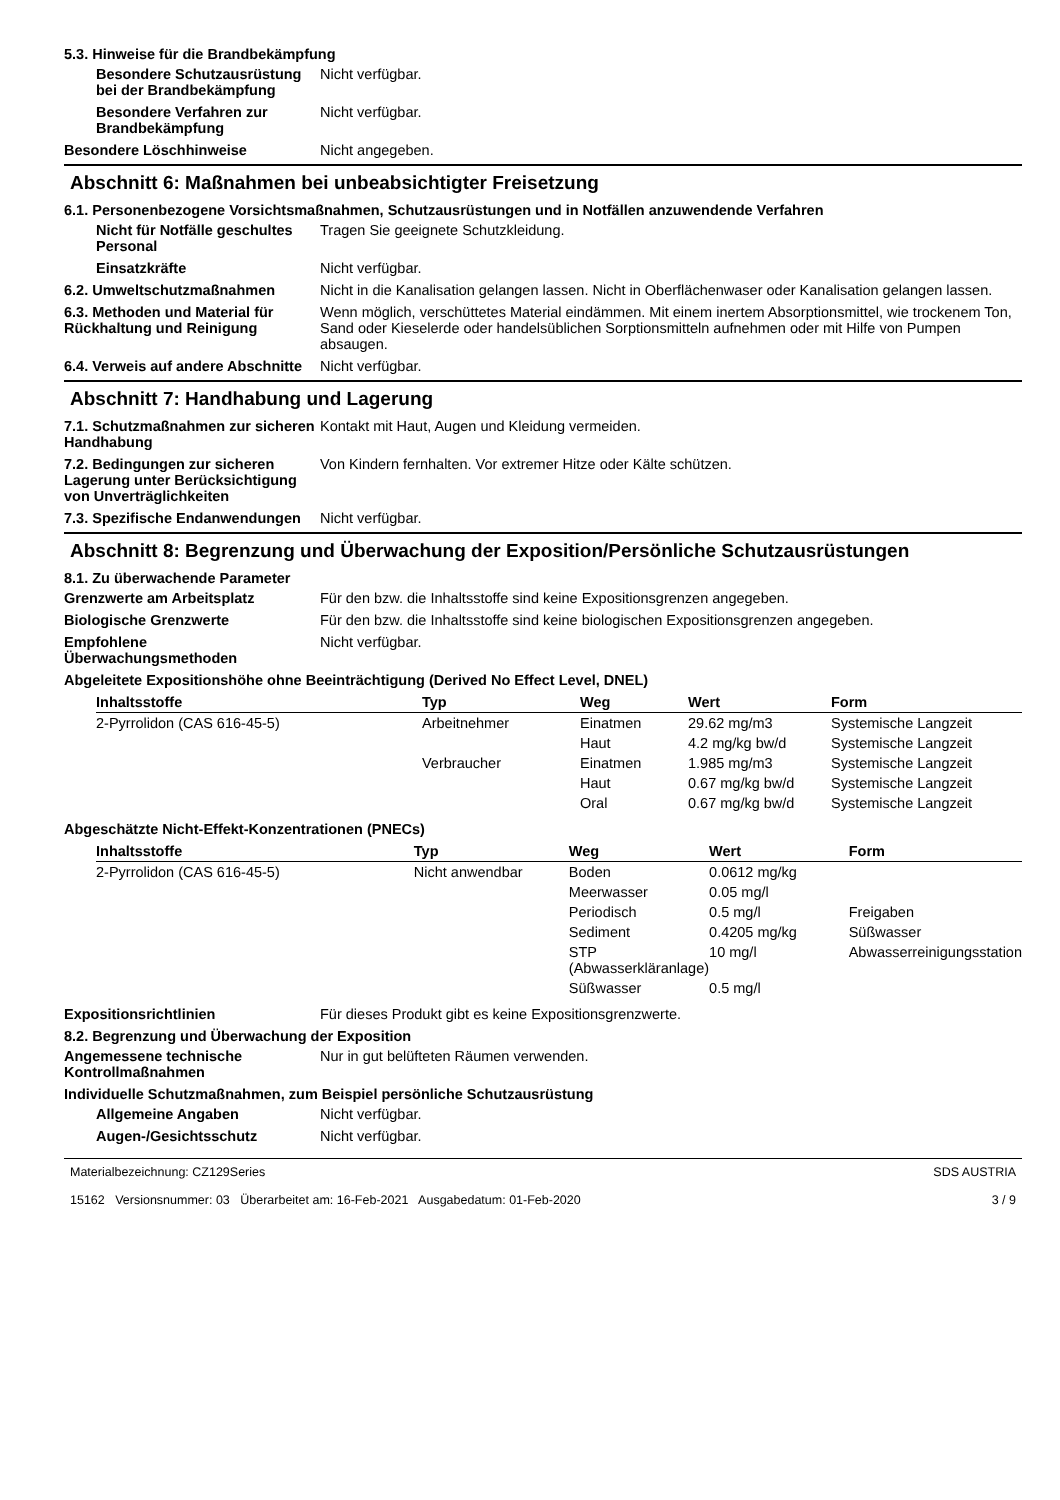5.3. Hinweise für die Brandbekämpfung
Besondere Schutzausrüstung bei der Brandbekämpfung
Nicht verfügbar.
Besondere Verfahren zur Brandbekämpfung
Nicht verfügbar.
Besondere Löschhinweise Nicht angegeben.
Abschnitt 6: Maßnahmen bei unbeabsichtigter Freisetzung
6.1. Personenbezogene Vorsichtsmaßnahmen, Schutzausrüstungen und in Notfällen anzuwendende Verfahren
Nicht für Notfälle geschultes Personal
Tragen Sie geeignete Schutzkleidung.
Einsatzkräfte Nicht verfügbar.
6.2. Umweltschutzmaßnahmen Nicht in die Kanalisation gelangen lassen. Nicht in Oberflächenwaser oder Kanalisation gelangen lassen.
6.3. Methoden und Material für Rückhaltung und Reinigung
Wenn möglich, verschüttetes Material eindämmen. Mit einem inertem Absorptionsmittel, wie trockenem Ton, Sand oder Kieselerde oder handelsüblichen Sorptionsmitteln aufnehmen oder mit Hilfe von Pumpen absaugen.
6.4. Verweis auf andere Abschnitte
Nicht verfügbar.
Abschnitt 7: Handhabung und Lagerung
7.1. Schutzmaßnahmen zur sicheren Handhabung
Kontakt mit Haut, Augen und Kleidung vermeiden.
7.2. Bedingungen zur sicheren Lagerung unter Berücksichtigung von Unverträglichkeiten
Von Kindern fernhalten. Vor extremer Hitze oder Kälte schützen.
7.3. Spezifische Endanwendungen
Nicht verfügbar.
Abschnitt 8: Begrenzung und Überwachung der Exposition/Persönliche Schutzausrüstungen
8.1. Zu überwachende Parameter
Grenzwerte am Arbeitsplatz Für den bzw. die Inhaltsstoffe sind keine Expositionsgrenzen angegeben.
Biologische Grenzwerte Für den bzw. die Inhaltsstoffe sind keine biologischen Expositionsgrenzen angegeben.
Empfohlene Überwachungsmethoden
Nicht verfügbar.
Abgeleitete Expositionshöhe ohne Beeinträchtigung (Derived No Effect Level, DNEL)
| Inhaltsstoffe | Typ | Weg | Wert | Form |
| --- | --- | --- | --- | --- |
| 2-Pyrrolidon (CAS 616-45-5) | Arbeitnehmer | Einatmen | 29.62 mg/m3 | Systemische Langzeit |
| | | Haut | 4.2 mg/kg bw/d | Systemische Langzeit |
| | Verbraucher | Einatmen | 1.985 mg/m3 | Systemische Langzeit |
| | | Haut | 0.67 mg/kg bw/d | Systemische Langzeit |
| | | Oral | 0.67 mg/kg bw/d | Systemische Langzeit |
Abgeschätzte Nicht-Effekt-Konzentrationen (PNECs)
| Inhaltsstoffe | Typ | Weg | Wert | Form |
| --- | --- | --- | --- | --- |
| 2-Pyrrolidon (CAS 616-45-5) | Nicht anwendbar | Boden | 0.0612 mg/kg | |
| | | Meerwasser | 0.05 mg/l | |
| | | Periodisch | 0.5 mg/l | Freigaben |
| | | Sediment | 0.4205 mg/kg | Süßwasser |
| | | STP (Abwasserkläranlage) | 10 mg/l | Abwasserreinigungsstation |
| | | Süßwasser | 0.5 mg/l | |
Expositionsrichtlinien Für dieses Produkt gibt es keine Expositionsgrenzwerte.
8.2. Begrenzung und Überwachung der Exposition
Angemessene technische Kontrollmaßnahmen
Nur in gut belüfteten Räumen verwenden.
Individuelle Schutzmaßnahmen, zum Beispiel persönliche Schutzausrüstung
Allgemeine Angaben Nicht verfügbar.
Augen-/Gesichtsschutz Nicht verfügbar.
Materialbezeichnung: CZ129Series
15162 Versionsnummer: 03 Überarbeitet am: 16-Feb-2021 Ausgabedatum: 01-Feb-2020
SDS AUSTRIA
3 / 9